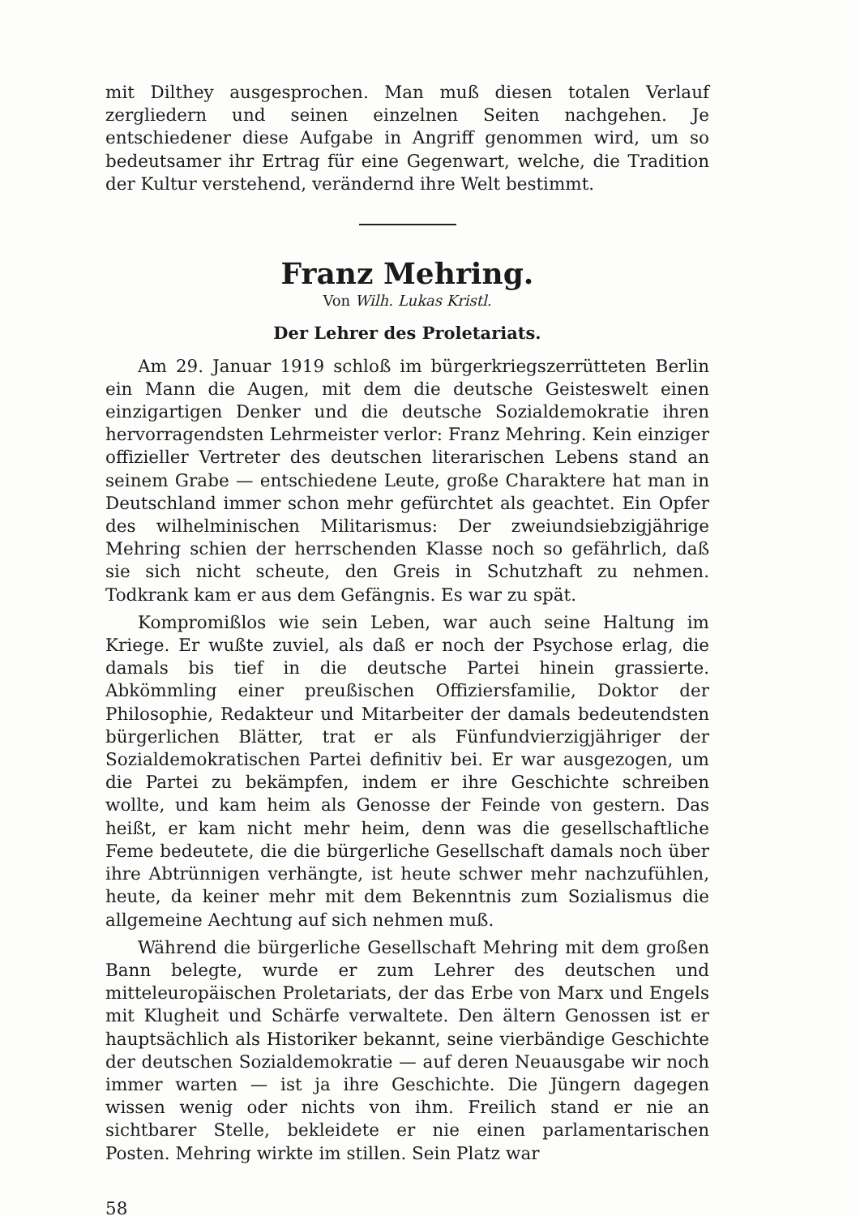mit Dilthey ausgesprochen. Man muß diesen totalen Verlauf zergliedern und seinen einzelnen Seiten nachgehen. Je entschiedener diese Aufgabe in Angriff genommen wird, um so bedeutsamer ihr Ertrag für eine Gegenwart, welche, die Tradition der Kultur verstehend, verändernd ihre Welt bestimmt.
Franz Mehring.
Von Wilh. Lukas Kristl.
Der Lehrer des Proletariats.
Am 29. Januar 1919 schloß im bürgerkriegszerrütteten Berlin ein Mann die Augen, mit dem die deutsche Geisteswelt einen einzigartigen Denker und die deutsche Sozialdemokratie ihren hervorragendsten Lehrmeister verlor: Franz Mehring. Kein einziger offizieller Vertreter des deutschen literarischen Lebens stand an seinem Grabe — entschiedene Leute, große Charaktere hat man in Deutschland immer schon mehr gefürchtet als geachtet. Ein Opfer des wilhelminischen Militarismus: Der zweiundsiebzigjährige Mehring schien der herrschenden Klasse noch so gefährlich, daß sie sich nicht scheute, den Greis in Schutzhaft zu nehmen. Todkrank kam er aus dem Gefängnis. Es war zu spät.
Kompromißlos wie sein Leben, war auch seine Haltung im Kriege. Er wußte zuviel, als daß er noch der Psychose erlag, die damals bis tief in die deutsche Partei hinein grassierte. Abkömmling einer preußischen Offiziersfamilie, Doktor der Philosophie, Redakteur und Mitarbeiter der damals bedeutendsten bürgerlichen Blätter, trat er als Fünfundvierzigjähriger der Sozialdemokratischen Partei definitiv bei. Er war ausgezogen, um die Partei zu bekämpfen, indem er ihre Geschichte schreiben wollte, und kam heim als Genosse der Feinde von gestern. Das heißt, er kam nicht mehr heim, denn was die gesellschaftliche Feme bedeutete, die die bürgerliche Gesellschaft damals noch über ihre Abtrünnigen verhängte, ist heute schwer mehr nachzufühlen, heute, da keiner mehr mit dem Bekenntnis zum Sozialismus die allgemeine Aechtung auf sich nehmen muß.
Während die bürgerliche Gesellschaft Mehring mit dem großen Bann belegte, wurde er zum Lehrer des deutschen und mitteleuropäischen Proletariats, der das Erbe von Marx und Engels mit Klugheit und Schärfe verwaltete. Den ältern Genossen ist er hauptsächlich als Historiker bekannt, seine vierbändige Geschichte der deutschen Sozialdemokratie — auf deren Neuausgabe wir noch immer warten — ist ja ihre Geschichte. Die Jüngern dagegen wissen wenig oder nichts von ihm. Freilich stand er nie an sichtbarer Stelle, bekleidete er nie einen parlamentarischen Posten. Mehring wirkte im stillen. Sein Platz war
58